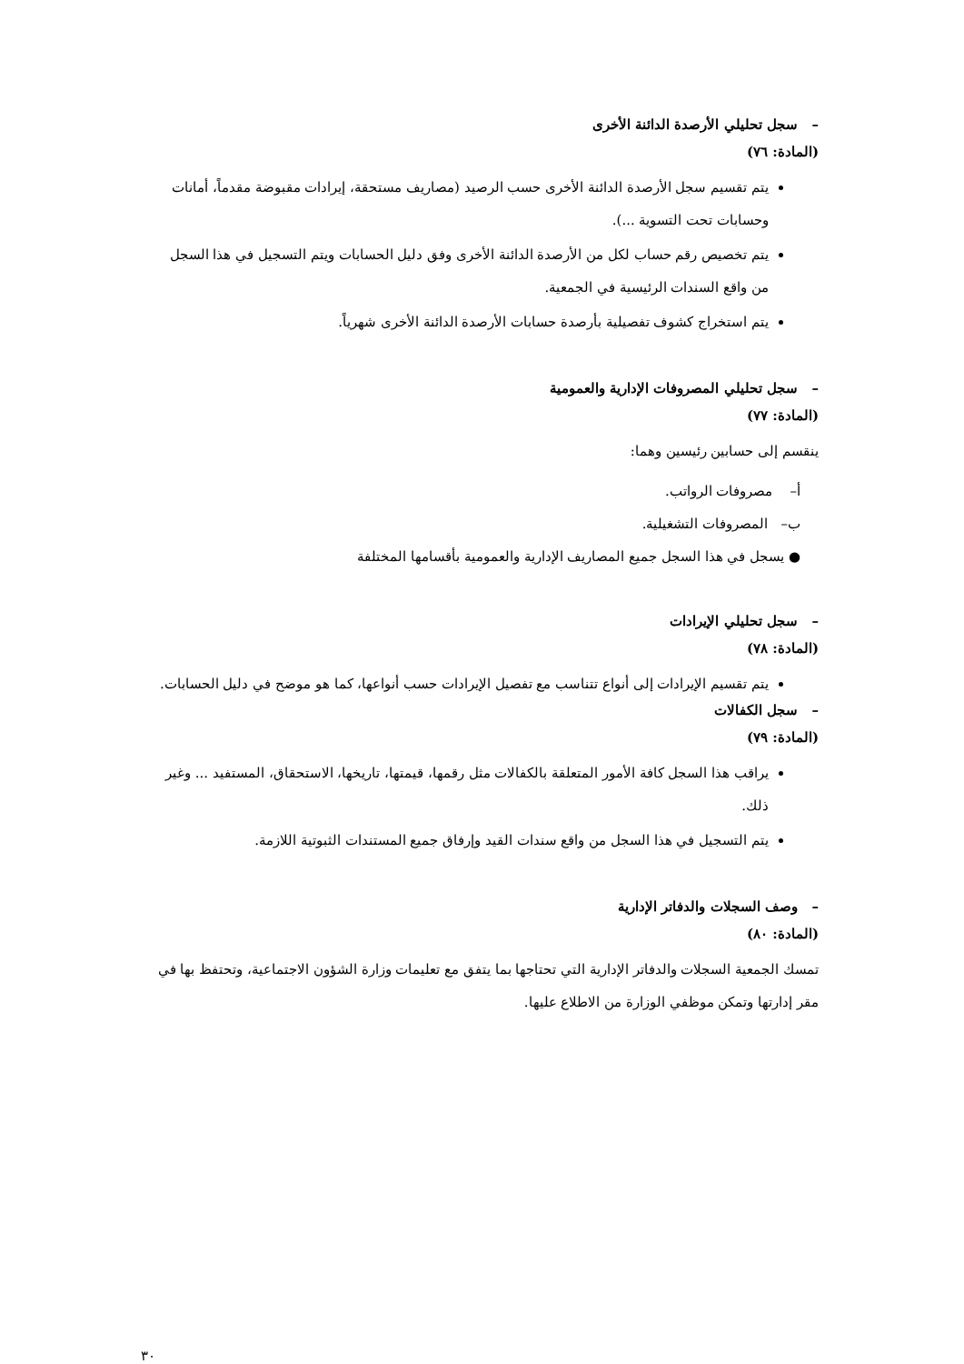– سجل تحليلي الأرصدة الدائنة الأخرى
(المادة: ٧٦)
يتم تقسيم سجل الأرصدة الدائنة الأخرى حسب الرصيد (مصاريف مستحقة، إيرادات مقبوضة مقدماً، أمانات وحسابات تحت التسوية ...).
يتم تخصيص رقم حساب لكل من الأرصدة الدائنة الأخرى وفق دليل الحسابات ويتم التسجيل في هذا السجل من واقع السندات الرئيسية في الجمعية.
يتم استخراج كشوف تفصيلية بأرصدة حسابات الأرصدة الدائنة الأخرى شهرياً.
– سجل تحليلي المصروفات الإدارية والعمومية
(المادة: ٧٧)
ينقسم إلى حسابين رئيسين وهما:
أ– مصروفات الرواتب.
ب– المصروفات التشغيلية.
● يسجل في هذا السجل جميع المصاريف الإدارية والعمومية بأقسامها المختلفة
– سجل تحليلي الإيرادات
(المادة: ٧٨)
يتم تقسيم الإيرادات إلى أنواع تتناسب مع تفصيل الإيرادات حسب أنواعها، كما هو موضح في دليل الحسابات.
– سجل الكفالات
(المادة: ٧٩)
يراقب هذا السجل كافة الأمور المتعلقة بالكفالات مثل رقمها، قيمتها، تاريخها، الاستحقاق، المستفيد ... وغير ذلك.
يتم التسجيل في هذا السجل من واقع سندات القيد وإرفاق جميع المستندات الثبوتية اللازمة.
– وصف السجلات والدفاتر الإدارية
(المادة: ٨٠)
تمسك الجمعية السجلات والدفاتر الإدارية التي تحتاجها بما يتفق مع تعليمات وزارة الشؤون الاجتماعية، وتحتفظ بها في مقر إدارتها وتمكن موظفي الوزارة من الاطلاع عليها.
٣٠